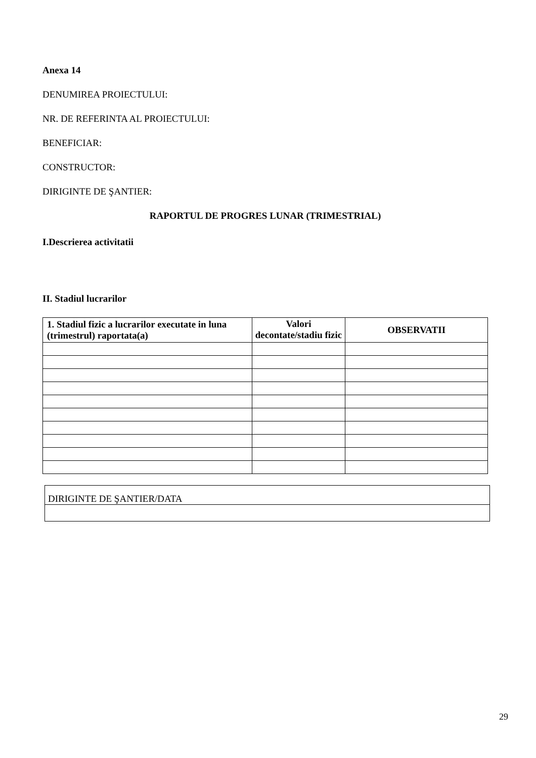Anexa 14
DENUMIREA PROIECTULUI:
NR. DE REFERINTA AL PROIECTULUI:
BENEFICIAR:
CONSTRUCTOR:
DIRIGINTE DE ŞANTIER:
RAPORTUL DE PROGRES LUNAR (TRIMESTRIAL)
I.Descrierea activitatii
II. Stadiul lucrarilor
| 1. Stadiul fizic a lucrarilor executate in luna (trimestrul) raportata(a) | Valori decontate/stadiu fizic | OBSERVATII |
| --- | --- | --- |
| DIRIGINTE DE ŞANTIER/DATA |
29